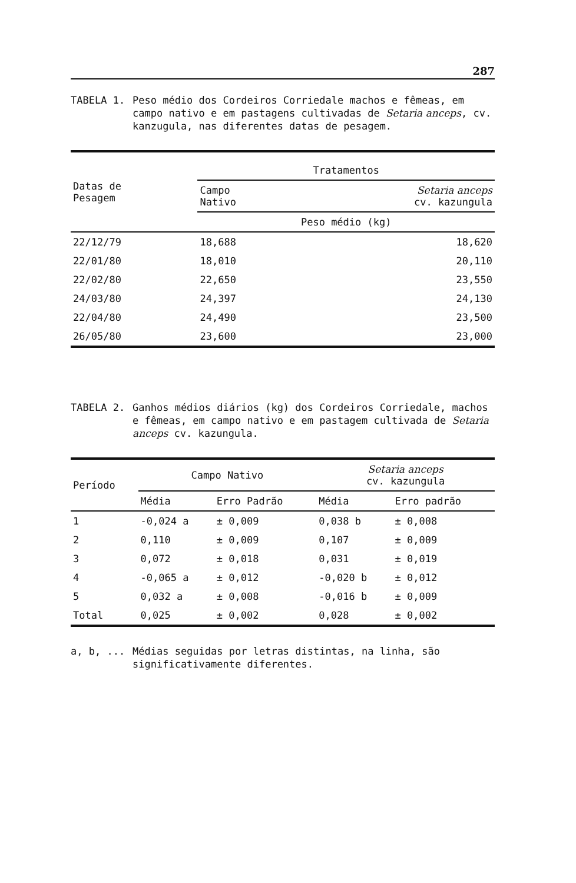287
TABELA 1. Peso médio dos Cordeiros Corriedale machos e fêmeas, em campo nativo e em pastagens cultivadas de Setaria anceps, cv. kanzugula, nas diferentes datas de pesagem.
| Datas de Pesagem | Tratamentos | |
| --- | --- | --- |
| | Campo Nativo | Setaria anceps cv. kazungula |
| | Peso médio (kg) | |
| 22/12/79 | 18,688 | 18,620 |
| 22/01/80 | 18,010 | 20,110 |
| 22/02/80 | 22,650 | 23,550 |
| 24/03/80 | 24,397 | 24,130 |
| 22/04/80 | 24,490 | 23,500 |
| 26/05/80 | 23,600 | 23,000 |
TABELA 2. Ganhos médios diários (kg) dos Cordeiros Corriedale, machos e fêmeas, em campo nativo e em pastagem cultivada de Setaria anceps cv. kazungula.
| Período | Campo Nativo | | Setaria anceps cv. kazungula | |
| --- | --- | --- | --- | --- |
| | Média | Erro Padrão | Média | Erro padrão |
| 1 | -0,024 a | ± 0,009 | 0,038 b | ± 0,008 |
| 2 | 0,110 | ± 0,009 | 0,107 | ± 0,009 |
| 3 | 0,072 | ± 0,018 | 0,031 | ± 0,019 |
| 4 | -0,065 a | ± 0,012 | -0,020 b | ± 0,012 |
| 5 | 0,032 a | ± 0,008 | -0,016 b | ± 0,009 |
| Total | 0,025 | ± 0,002 | 0,028 | ± 0,002 |
a, b, ... Médias seguidas por letras distintas, na linha, são significativamente diferentes.